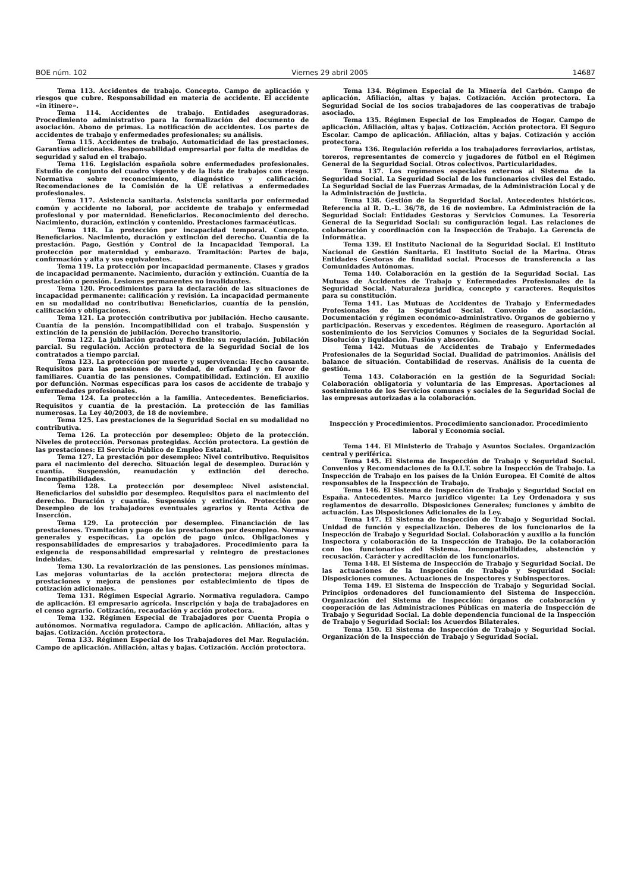BOE núm. 102 Viernes 29 abril 2005 14687
Tema 113. Accidentes de trabajo. Concepto. Campo de aplicación y riesgos que cubre. Responsabilidad en materia de accidente. El accidente «in itinere».
Tema 114. Accidentes de trabajo. Entidades aseguradoras. Procedimiento administrativo para la formalización del documento de asociación. Abono de primas. La notificación de accidentes. Los partes de accidentes de trabajo y enfermedades profesionales; su análisis.
Tema 115. Accidentes de trabajo. Automaticidad de las prestaciones. Garantías adicionales. Responsabilidad empresarial por falta de medidas de seguridad y salud en el trabajo.
Tema 116. Legislación española sobre enfermedades profesionales. Estudio de conjunto del cuadro vigente y de la lista de trabajos con riesgo. Normativa sobre reconocimiento, diagnóstico y calificación. Recomendaciones de la Comisión de la UE relativas a enfermedades profesionales.
Tema 117. Asistencia sanitaria. Asistencia sanitaria por enfermedad común y accidente no laboral, por accidente de trabajo y enfermedad profesional y por maternidad. Beneficiarios. Reconocimiento del derecho. Nacimiento, duración, extinción y contenido. Prestaciones farmacéuticas.
Tema 118. La protección por incapacidad temporal. Concepto. Beneficiarios. Nacimiento, duración y extinción del derecho. Cuantía de la prestación. Pago, Gestión y Control de la Incapacidad Temporal. La protección por maternidad y embarazo. Tramitación: Partes de baja, confirmación y alta y sus equivalentes.
Tema 119. La protección por incapacidad permanente. Clases y grados de incapacidad permanente. Nacimiento, duración y extinción. Cuantía de la prestación o pensión. Lesiones permanentes no invalidantes.
Tema 120. Procedimientos para la declaración de las situaciones de incapacidad permanente: calificación y revisión. La incapacidad permanente en su modalidad no contributiva: Beneficiarios, cuantía de la pensión, calificación y obligaciones.
Tema 121. La protección contributiva por jubilación. Hecho causante. Cuantía de la pensión. Incompatibilidad con el trabajo. Suspensión y extinción de la pensión de jubilación. Derecho transitorio.
Tema 122. La jubilación gradual y flexible: su regulación. Jubilación parcial. Su regulación. Acción protectora de la Seguridad Social de los contratados a tiempo parcial.
Tema 123. La protección por muerte y supervivencia: Hecho causante. Requisitos para las pensiones de viudedad, de orfandad y en favor de familiares. Cuantía de las pensiones. Compatibilidad. Extinción. El auxilio por defunción. Normas específicas para los casos de accidente de trabajo y enfermedades profesionales.
Tema 124. La protección a la familia. Antecedentes. Beneficiarios. Requisitos y cuantía de la prestación. La protección de las familias numerosas. La Ley 40/2003, de 18 de noviembre.
Tema 125. Las prestaciones de la Seguridad Social en su modalidad no contributiva.
Tema 126. La protección por desempleo: Objeto de la protección. Niveles de protección. Personas protegidas. Acción protectora. La gestión de las prestaciones: El Servicio Público de Empleo Estatal.
Tema 127. La prestación por desempleo: Nivel contributivo. Requisitos para el nacimiento del derecho. Situación legal de desempleo. Duración y cuantía. Suspensión, reanudación y extinción del derecho. Incompatibilidades.
Tema 128. La protección por desempleo: Nivel asistencial. Beneficiarios del subsidio por desempleo. Requisitos para el nacimiento del derecho. Duración y cuantía. Suspensión y extinción. Protección por Desempleo de los trabajadores eventuales agrarios y Renta Activa de Inserción.
Tema 129. La protección por desempleo. Financiación de las prestaciones. Tramitación y pago de las prestaciones por desempleo. Normas generales y específicas. La opción de pago único. Obligaciones y responsabilidades de empresarios y trabajadores. Procedimiento para la exigencia de responsabilidad empresarial y reintegro de prestaciones indebidas.
Tema 130. La revalorización de las pensiones. Las pensiones mínimas. Las mejoras voluntarias de la acción protectora: mejora directa de prestaciones y mejora de pensiones por establecimiento de tipos de cotización adicionales.
Tema 131. Régimen Especial Agrario. Normativa reguladora. Campo de aplicación. El empresario agrícola. Inscripción y baja de trabajadores en el censo agrario. Cotización, recaudación y acción protectora.
Tema 132. Régimen Especial de Trabajadores por Cuenta Propia o autónomos. Normativa reguladora. Campo de aplicación. Afiliación, altas y bajas. Cotización. Acción protectora.
Tema 133. Régimen Especial de los Trabajadores del Mar. Regulación. Campo de aplicación. Afiliación, altas y bajas. Cotización. Acción protectora.
Tema 134. Régimen Especial de la Minería del Carbón. Campo de aplicación. Afiliación, altas y bajas. Cotización. Acción protectora. La Seguridad Social de los socios trabajadores de las cooperativas de trabajo asociado.
Tema 135. Régimen Especial de los Empleados de Hogar. Campo de aplicación. Afiliación, altas y bajas. Cotización. Acción protectora. El Seguro Escolar. Campo de aplicación. Afiliación, altas y bajas. Cotización y acción protectora.
Tema 136. Regulación referida a los trabajadores ferroviarios, artistas, toreros, representantes de comercio y jugadores de fútbol en el Régimen General de la Seguridad Social. Otros colectivos. Particularidades.
Tema 137. Los regímenes especiales externos al Sistema de la Seguridad Social. La Seguridad Social de los funcionarios civiles del Estado. La Seguridad Social de las Fuerzas Armadas, de la Administración Local y de la Administración de Justicia.
Tema 138. Gestión de la Seguridad Social. Antecedentes históricos. Referencia al R. D.–L. 36/78, de 16 de noviembre. La Administración de la Seguridad Social: Entidades Gestoras y Servicios Comunes. La Tesorería General de la Seguridad Social: su configuración legal. Las relaciones de colaboración y coordinación con la Inspección de Trabajo. La Gerencia de Informática.
Tema 139. El Instituto Nacional de la Seguridad Social. El Instituto Nacional de Gestión Sanitaria. El Instituto Social de la Marina. Otras Entidades Gestoras de finalidad social. Procesos de transferencia a las Comunidades Autónomas.
Tema 140. Colaboración en la gestión de la Seguridad Social. Las Mutuas de Accidentes de Trabajo y Enfermedades Profesionales de la Seguridad Social. Naturaleza jurídica, concepto y caracteres. Requisitos para su constitución.
Tema 141. Las Mutuas de Accidentes de Trabajo y Enfermedades Profesionales de la Seguridad Social. Convenio de asociación. Documentación y régimen económico-administrativo. Órganos de gobierno y participación. Reservas y excedentes. Régimen de reaseguro. Aportación al sostenimiento de los Servicios Comunes y Sociales de la Seguridad Social. Disolución y liquidación. Fusión y absorción.
Tema 142. Mutuas de Accidentes de Trabajo y Enfermedades Profesionales de la Seguridad Social. Dualidad de patrimonios. Análisis del balance de situación. Contabilidad de reservas. Análisis de la cuenta de gestión.
Tema 143. Colaboración en la gestión de la Seguridad Social: Colaboración obligatoria y voluntaria de las Empresas. Aportaciones al sostenimiento de los Servicios comunes y sociales de la Seguridad Social de las empresas autorizadas a la colaboración.
Inspección y Procedimientos. Procedimiento sancionador. Procedimiento laboral y Economía social.
Tema 144. El Ministerio de Trabajo y Asuntos Sociales. Organización central y periférica.
Tema 145. El Sistema de Inspección de Trabajo y Seguridad Social. Convenios y Recomendaciones de la O.I.T. sobre la Inspección de Trabajo. La Inspección de Trabajo en los países de la Unión Europea. El Comité de altos responsables de la Inspección de Trabajo.
Tema 146. El Sistema de Inspección de Trabajo y Seguridad Social en España. Antecedentes. Marco jurídico vigente: La Ley Ordenadora y sus reglamentos de desarrollo. Disposiciones Generales; funciones y ámbito de actuación. Las Disposiciones Adicionales de la Ley.
Tema 147. El Sistema de Inspección de Trabajo y Seguridad Social. Unidad de función y especialización. Deberes de los funcionarios de la Inspección de Trabajo y Seguridad Social. Colaboración y auxilio a la función Inspectora y colaboración de la Inspección de Trabajo. De la colaboración con los funcionarios del Sistema. Incompatibilidades, abstención y recusación. Carácter y acreditación de los funcionarios.
Tema 148. El Sistema de Inspección de Trabajo y Seguridad Social. De las actuaciones de la Inspección de Trabajo y Seguridad Social: Disposiciones comunes. Actuaciones de Inspectores y Subinspectores.
Tema 149. El Sistema de Inspección de Trabajo y Seguridad Social. Principios ordenadores del funcionamiento del Sistema de Inspección. Organización del Sistema de Inspección: órganos de colaboración y cooperación de las Administraciones Públicas en materia de Inspección de Trabajo y Seguridad Social. La doble dependencia funcional de la Inspección de Trabajo y Seguridad Social: los Acuerdos Bilaterales.
Tema 150. El Sistema de Inspección de Trabajo y Seguridad Social. Organización de la Inspección de Trabajo y Seguridad Social.